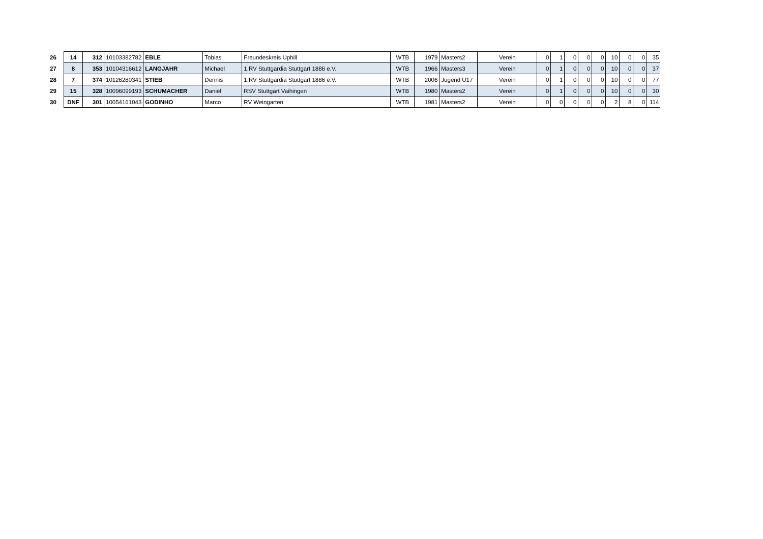| 26 | 14 | 312 | 10103382782 | EBLE | Tobias | Freundeskreis Uphill | WTB | 1979 | Masters2 | Verein | 0 | 1 | 0 | 0 | 0 | 10 | 0 | 0 | 35 |
| 27 | 8 | 353 | 10104316612 | LANGJAHR | Michael | 1.RV Stuttgardia Stuttgart 1886 e.V. | WTB | 1966 | Masters3 | Verein | 0 | 1 | 0 | 0 | 0 | 10 | 0 | 0 | 37 |
| 28 | 7 | 374 | 10126280341 | STIEB | Dennis | 1.RV Stuttgardia Stuttgart 1886 e.V. | WTB | 2006 | Jugend U17 | Verein | 0 | 1 | 0 | 0 | 0 | 10 | 0 | 0 | 77 |
| 29 | 15 | 328 | 10096099193 | SCHUMACHER | Daniel | RSV Stuttgart Vaihingen | WTB | 1980 | Masters2 | Verein | 0 | 1 | 0 | 0 | 0 | 10 | 0 | 0 | 30 |
| 30 | DNF | 301 | 10054161043 | GODINHO | Marco | RV Weingarten | WTB | 1981 | Masters2 | Verein | 0 | 0 | 0 | 0 | 0 | 2 | 8 | 0 | 114 |